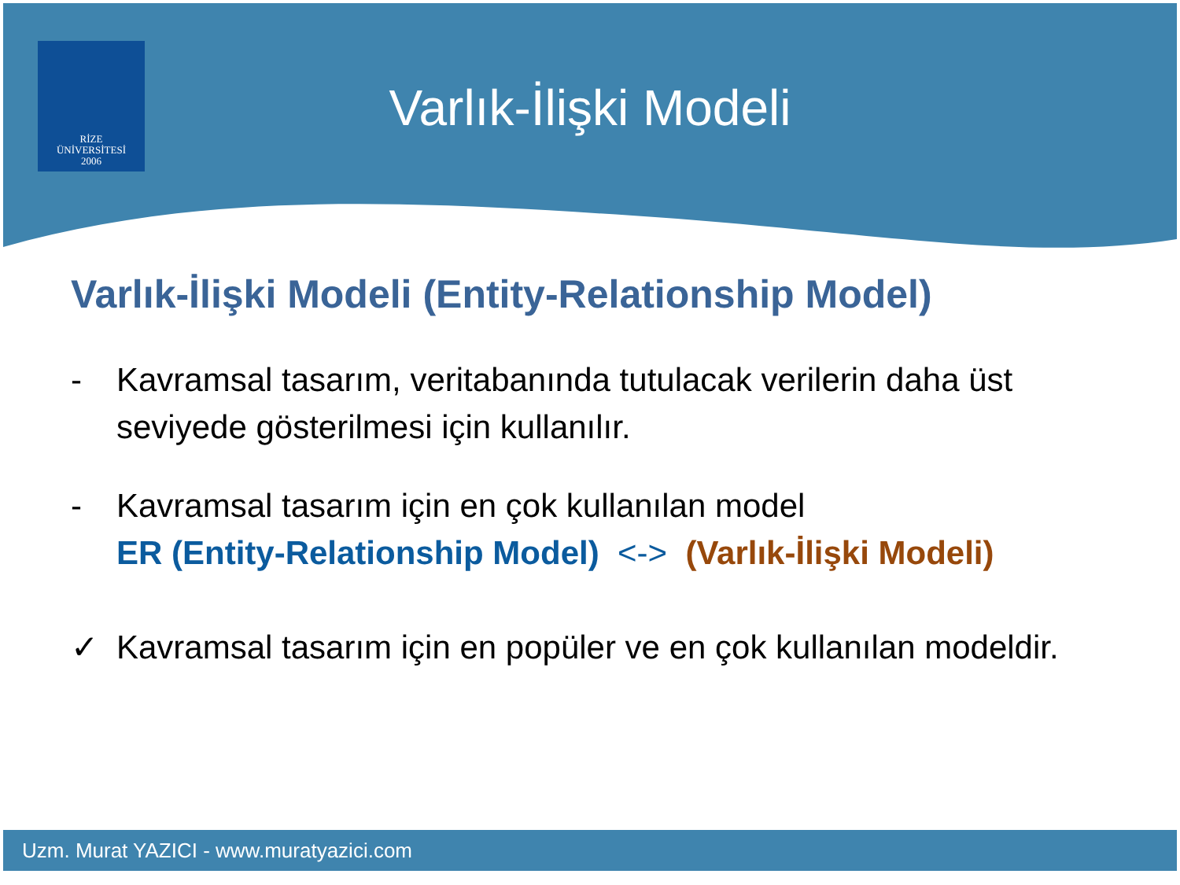RİZE
ÜNİVERSİTESİ
2006
Varlık-İlişki Modeli
Varlık-İlişki Modeli (Entity-Relationship Model)
- Kavramsal tasarım, veritabanında tutulacak verilerin daha üst seviyede gösterilmesi için kullanılır.
- Kavramsal tasarım için en çok kullanılan model
ER (Entity-Relationship Model) <-> (Varlık-İlişki Modeli)
✓ Kavramsal tasarım için en popüler ve en çok kullanılan modeldir.
Uzm. Murat YAZICI - www.muratyazici.com